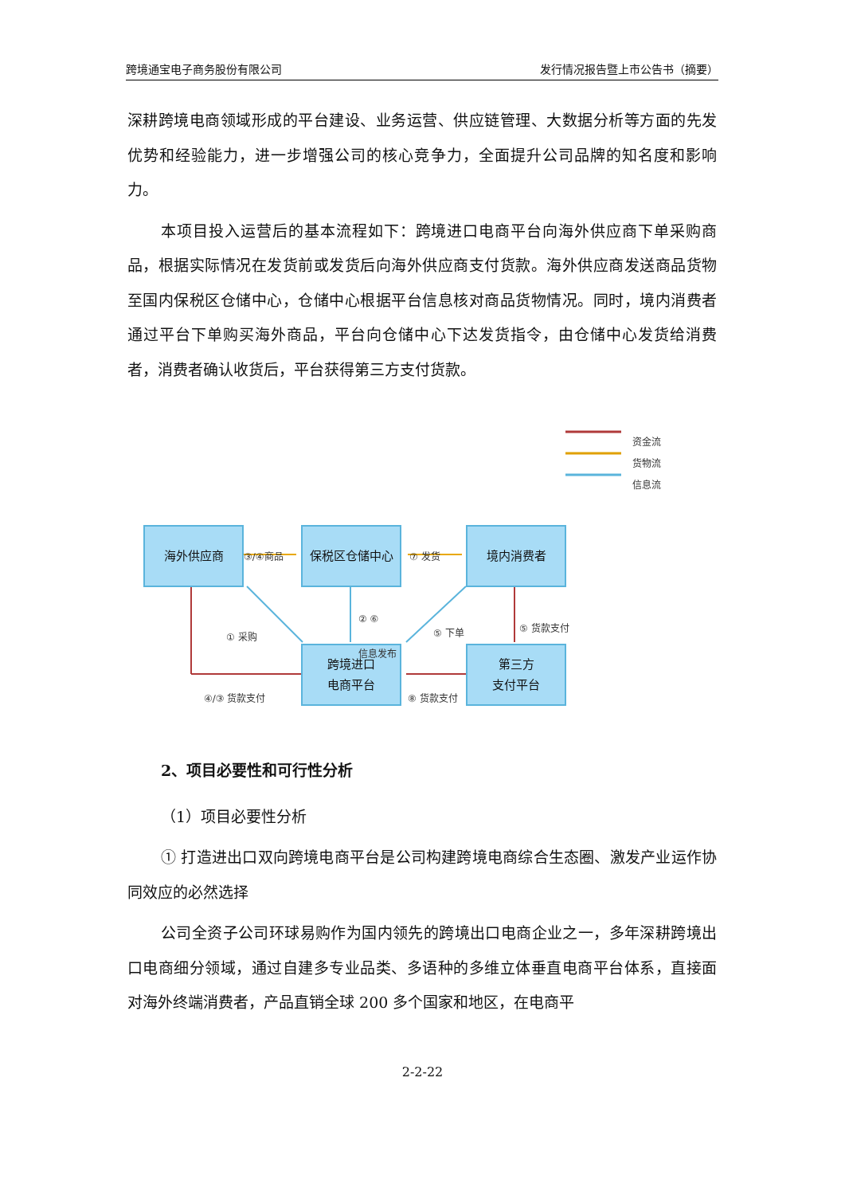跨境通宝电子商务股份有限公司 发行情况报告暨上市公告书（摘要）
深耕跨境电商领域形成的平台建设、业务运营、供应链管理、大数据分析等方面的先发优势和经验能力，进一步增强公司的核心竞争力，全面提升公司品牌的知名度和影响力。
本项目投入运营后的基本流程如下：跨境进口电商平台向海外供应商下单采购商品，根据实际情况在发货前或发货后向海外供应商支付货款。海外供应商发送商品货物至国内保税区仓储中心，仓储中心根据平台信息核对商品货物情况。同时，境内消费者通过平台下单购买海外商品，平台向仓储中心下达发货指令，由仓储中心发货给消费者，消费者确认收货后，平台获得第三方支付货款。
资金流
货物流
信息流
海外供应商 保税区仓储中心 境内消费者
跨境进口
电商平台
第三方
支付平台
③/④商品 ⑦ 发货
① 采购
② ⑥
信息发布
⑤ 下单 ⑤ 货款支付
④/③ 货款支付 ⑧ 货款支付
2、项目必要性和可行性分析
（1）项目必要性分析
① 打造进出口双向跨境电商平台是公司构建跨境电商综合生态圈、激发产业运作协同效应的必然选择
公司全资子公司环球易购作为国内领先的跨境出口电商企业之一，多年深耕跨境出口电商细分领域，通过自建多专业品类、多语种的多维立体垂直电商平台体系，直接面对海外终端消费者，产品直销全球 200 多个国家和地区，在电商平
2-2-22